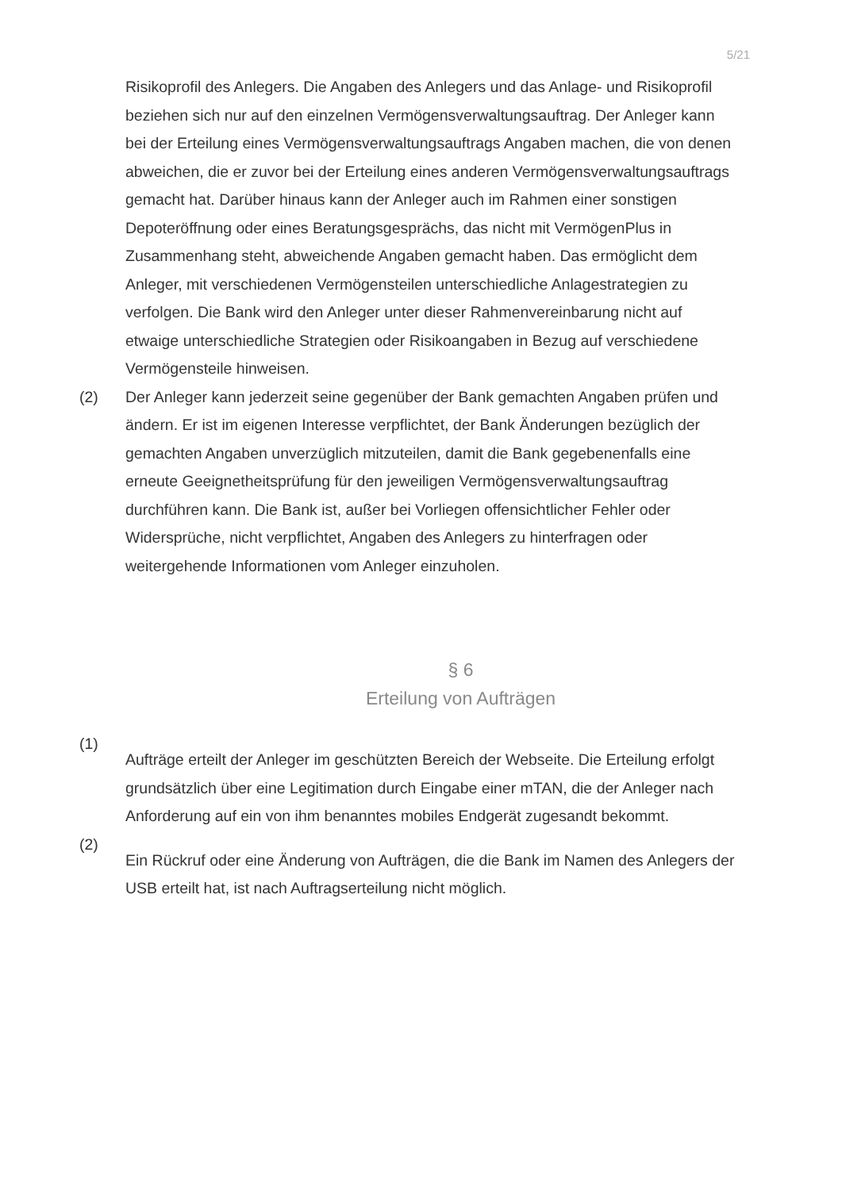5/21
Risikoprofil des Anlegers. Die Angaben des Anlegers und das Anlage- und Risi­koprofil beziehen sich nur auf den einzelnen Vermögensverwaltungsauftrag. Der Anleger kann bei der Erteilung eines Vermögensverwaltungsauftrags Angaben machen, die von denen abweichen, die er zuvor bei der Erteilung eines anderen Vermögensverwaltungsauftrags gemacht hat. Darüber hinaus kann der Anleger auch im Rahmen einer sonstigen Depoteröffnung oder eines Beratungsge­sprächs, das nicht mit VermögenPlus in Zusammenhang steht, abweichende Angaben gemacht haben. Das ermöglicht dem Anleger, mit verschiedenen Vermögensteilen unterschiedliche Anlagestrategien zu verfolgen. Die Bank wird den Anleger unter dieser Rahmenvereinbarung nicht auf etwaige unterschied­liche Strategien oder Risikoangaben in Bezug auf verschiedene Vermögensteile hinweisen.
(2) Der Anleger kann jederzeit seine gegenüber der Bank gemachten Angaben prü­fen und ändern. Er ist im eigenen Interesse verpflichtet, der Bank Änderungen bezüglich der gemachten Angaben unverzüglich mitzuteilen, damit die Bank gegebenenfalls eine erneute Geeignetheitsprüfung für den jeweiligen Ver­mögensverwaltungsauftrag durchführen kann. Die Bank ist, außer bei Vorliegen offensichtlicher Fehler oder Widersprüche, nicht verpflichtet, Angaben des Anlegers zu hinterfragen oder weitergehende Informationen vom Anleger einzuholen.
§ 6
Erteilung von Aufträgen
(1)
Aufträge erteilt der Anleger im geschützten Bereich der Webseite. Die Erteilung erfolgt grundsätzlich über eine Legitimation durch Eingabe einer mTAN, die der Anleger nach Anforderung auf ein von ihm benanntes mobiles Endgerät zuge­sandt bekommt.
(2)
Ein Rückruf oder eine Änderung von Aufträgen, die die Bank im Namen des Anle­gers der USB erteilt hat, ist nach Auftragserteilung nicht möglich.